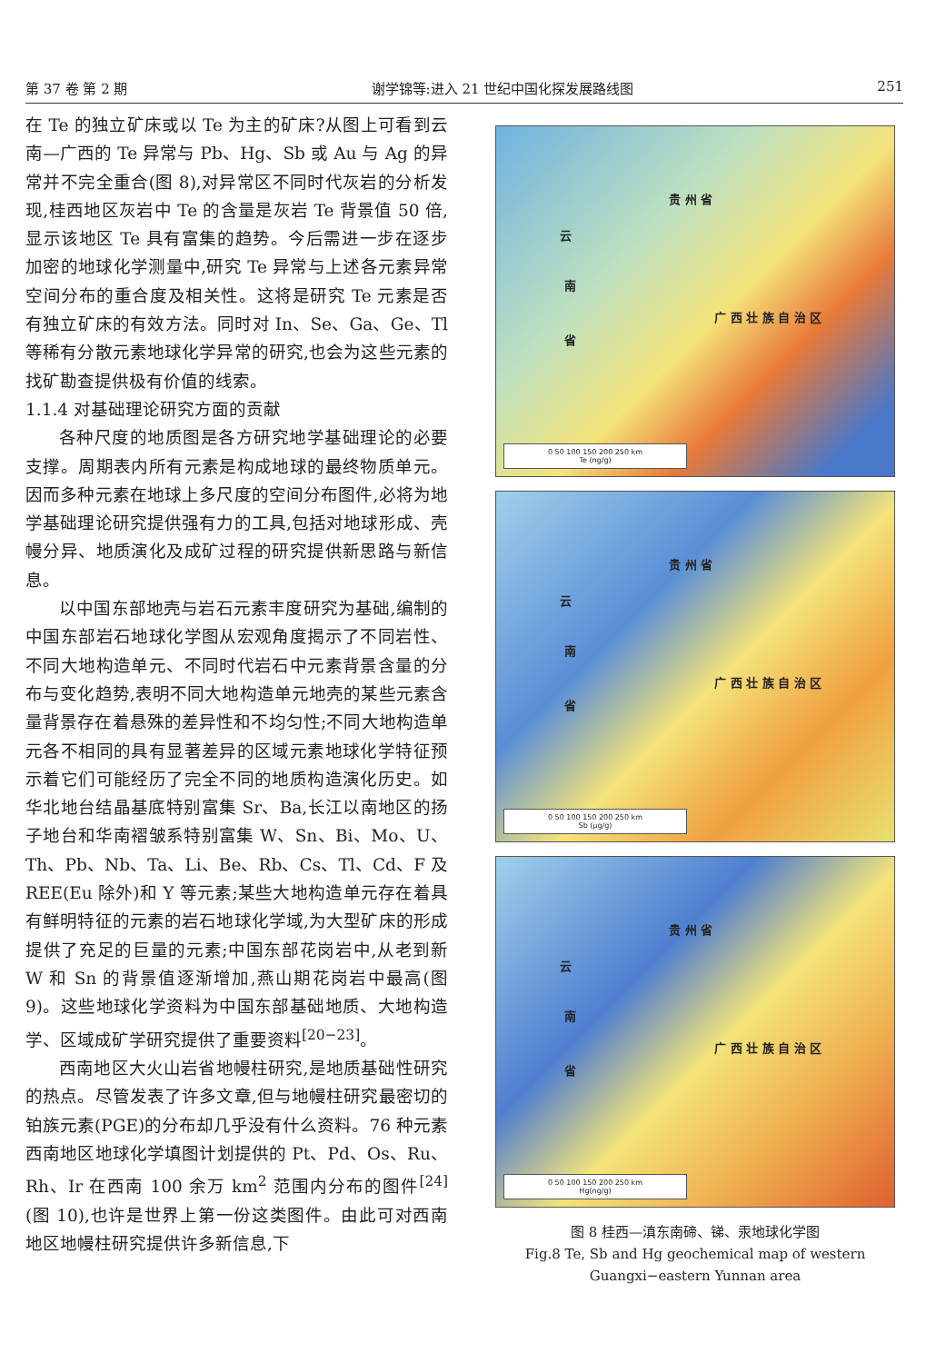第 37 卷 第 2 期 谢学锦等:进入 21 世纪中国化探发展路线图 251
在 Te 的独立矿床或以 Te 为主的矿床?从图上可看到云南—广西的 Te 异常与 Pb、Hg、Sb 或 Au 与 Ag 的异常并不完全重合(图 8),对异常区不同时代灰岩的分析发现,桂西地区灰岩中 Te 的含量是灰岩 Te 背景值 50 倍,显示该地区 Te 具有富集的趋势。今后需进一步在逐步加密的地球化学测量中,研究 Te 异常与上述各元素异常空间分布的重合度及相关性。这将是研究 Te 元素是否有独立矿床的有效方法。同时对 In、Se、Ga、Ge、Tl 等稀有分散元素地球化学异常的研究,也会为这些元素的找矿勘查提供极有价值的线索。
1.1.4 对基础理论研究方面的贡献
各种尺度的地质图是各方研究地学基础理论的必要支撑。周期表内所有元素是构成地球的最终物质单元。因而多种元素在地球上多尺度的空间分布图件,必将为地学基础理论研究提供强有力的工具,包括对地球形成、壳幔分异、地质演化及成矿过程的研究提供新思路与新信息。
以中国东部地壳与岩石元素丰度研究为基础,编制的中国东部岩石地球化学图从宏观角度揭示了不同岩性、不同大地构造单元、不同时代岩石中元素背景含量的分布与变化趋势,表明不同大地构造单元地壳的某些元素含量背景存在着悬殊的差异性和不均匀性;不同大地构造单元各不相同的具有显著差异的区域元素地球化学特征预示着它们可能经历了完全不同的地质构造演化历史。如华北地台结晶基底特别富集 Sr、Ba,长江以南地区的扬子地台和华南褶皱系特别富集 W、Sn、Bi、Mo、U、Th、Pb、Nb、Ta、Li、Be、Rb、Cs、Tl、Cd、F 及 REE(Eu 除外)和 Y 等元素;某些大地构造单元存在着具有鲜明特征的元素的岩石地球化学域,为大型矿床的形成提供了充足的巨量的元素;中国东部花岗岩中,从老到新 W 和 Sn 的背景值逐渐增加,燕山期花岗岩中最高(图 9)。这些地球化学资料为中国东部基础地质、大地构造学、区域成矿学研究提供了重要资料<sup>[20−23]</sup>。
西南地区大火山岩省地幔柱研究,是地质基础性研究的热点。尽管发表了许多文章,但与地幔柱研究最密切的铂族元素(PGE)的分布却几乎没有什么资料。76 种元素西南地区地球化学填图计划提供的 Pt、Pd、Os、Ru、Rh、Ir 在西南 100 余万 km<sup>2</sup> 范围内分布的图件<sup>[24]</sup>(图 10),也许是世界上第一份这类图件。由此可对西南地区地幔柱研究提供许多新信息,下
贵 州 省
云
南
省
广 西 壮 族 自 治 区
0 50 100 150 200 250 km
Te (ng/g)
贵 州 省
云
南
省
广 西 壮 族 自 治 区
0 50 100 150 200 250 km
Sb (μg/g)
贵 州 省
云
南
省
广 西 壮 族 自 治 区
0 50 100 150 200 250 km
Hg(ng/g)
图 8 桂西—滇东南碲、锑、汞地球化学图
Fig.8 Te, Sb and Hg geochemical map of western
Guangxi−eastern Yunnan area